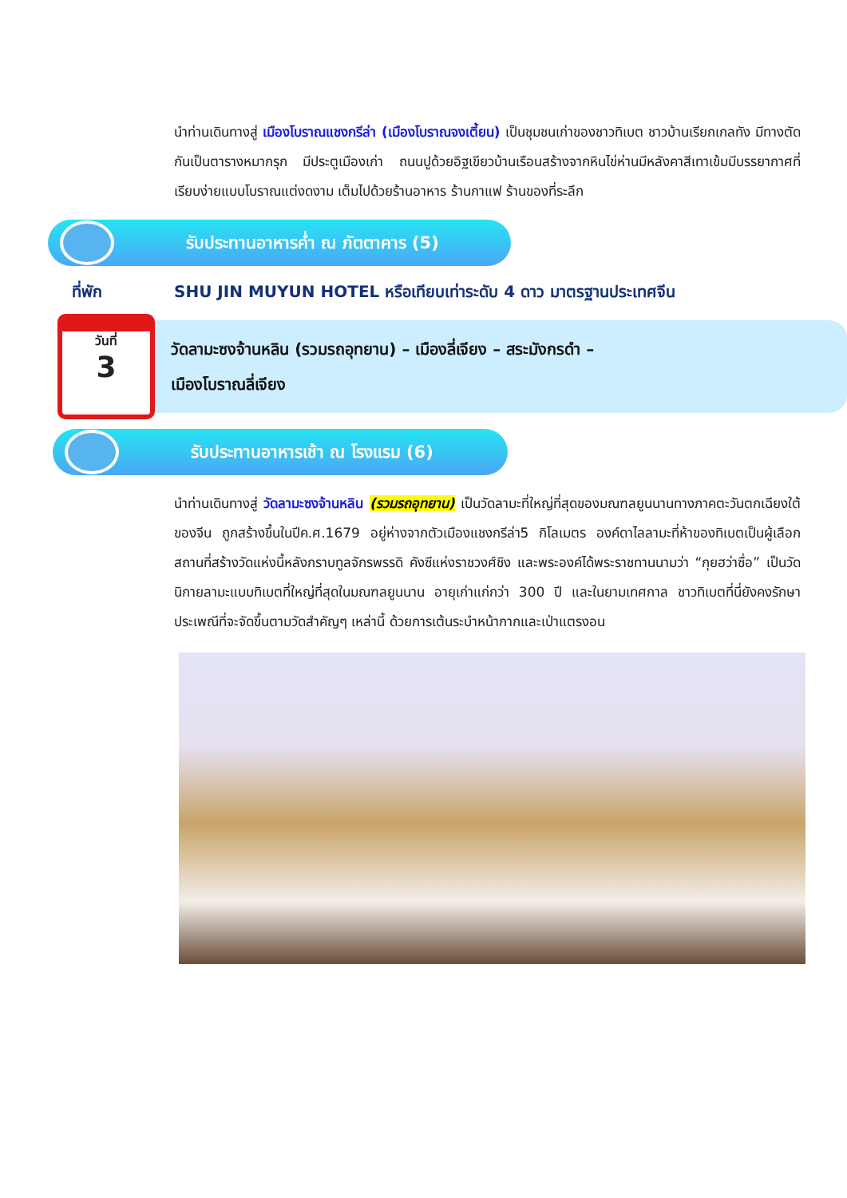นำท่านเดินทางสู่ เมืองโบราณแชงกรีล่า (เมืองโบราณจงเตี้ยน) เป็นชุมชนเก่าของชาวทิเบต ชาวบ้านเรียกเกลทัง มีทางตัดกันเป็นตารางหมากรุก มีประตูเมืองเก่า ถนนปูด้วยอิฐเขียวบ้านเรือนสร้างจากหินไข่ห่านมีหลังคาสีเทาเข้มมีบรรยากาศที่เรียบง่ายแบบโบราณแต่งดงาม เต็มไปด้วยร้านอาหาร ร้านกาแฟ ร้านของที่ระลึก
รับประทานอาหารค่ำ ณ ภัตตาคาร (5)
ที่พัก SHU JIN MUYUN HOTEL หรือเทียบเท่าระดับ 4 ดาว มาตรฐานประเทศจีน
วันที่
3
วัดลามะซงจ้านหลิน (รวมรถอุทยาน) – เมืองลี่เจียง – สระมังกรดำ –
เมืองโบราณลี่เจียง
รับประทานอาหารเช้า ณ โรงแรม (6)
นำท่านเดินทางสู่ วัดลามะซงจ้านหลิน (รวมรถอุทยาน) เป็นวัดลามะที่ใหญ่ที่สุดของมณฑลยูนนานทางภาคตะวันตกเฉียงใต้ของจีน ถูกสร้างขึ้นในปีค.ศ.1679 อยู่ห่างจากตัวเมืองแชงกรีล่า5 กิโลเมตร องค์ดาไลลามะที่ห้าของทิเบตเป็นผู้เลือกสถานที่สร้างวัดแห่งนี้หลังกราบทูลจักรพรรดิ คังซีแห่งราชวงศ์ชิง และพระองค์ได้พระราชทานนามว่า “กุยฮว่าซื่อ” เป็นวัดนิกายลามะแบบทิเบตที่ใหญ่ที่สุดในมณฑลยูนนาน อายุเก่าแก่กว่า 300 ปี และในยามเทศกาล ชาวทิเบตที่นี่ยังคงรักษาประเพณีที่จะจัดขึ้นตามวัดสำคัญๆ เหล่านี้ ด้วยการเต้นระบำหน้ากากและเป่าแตรงอน